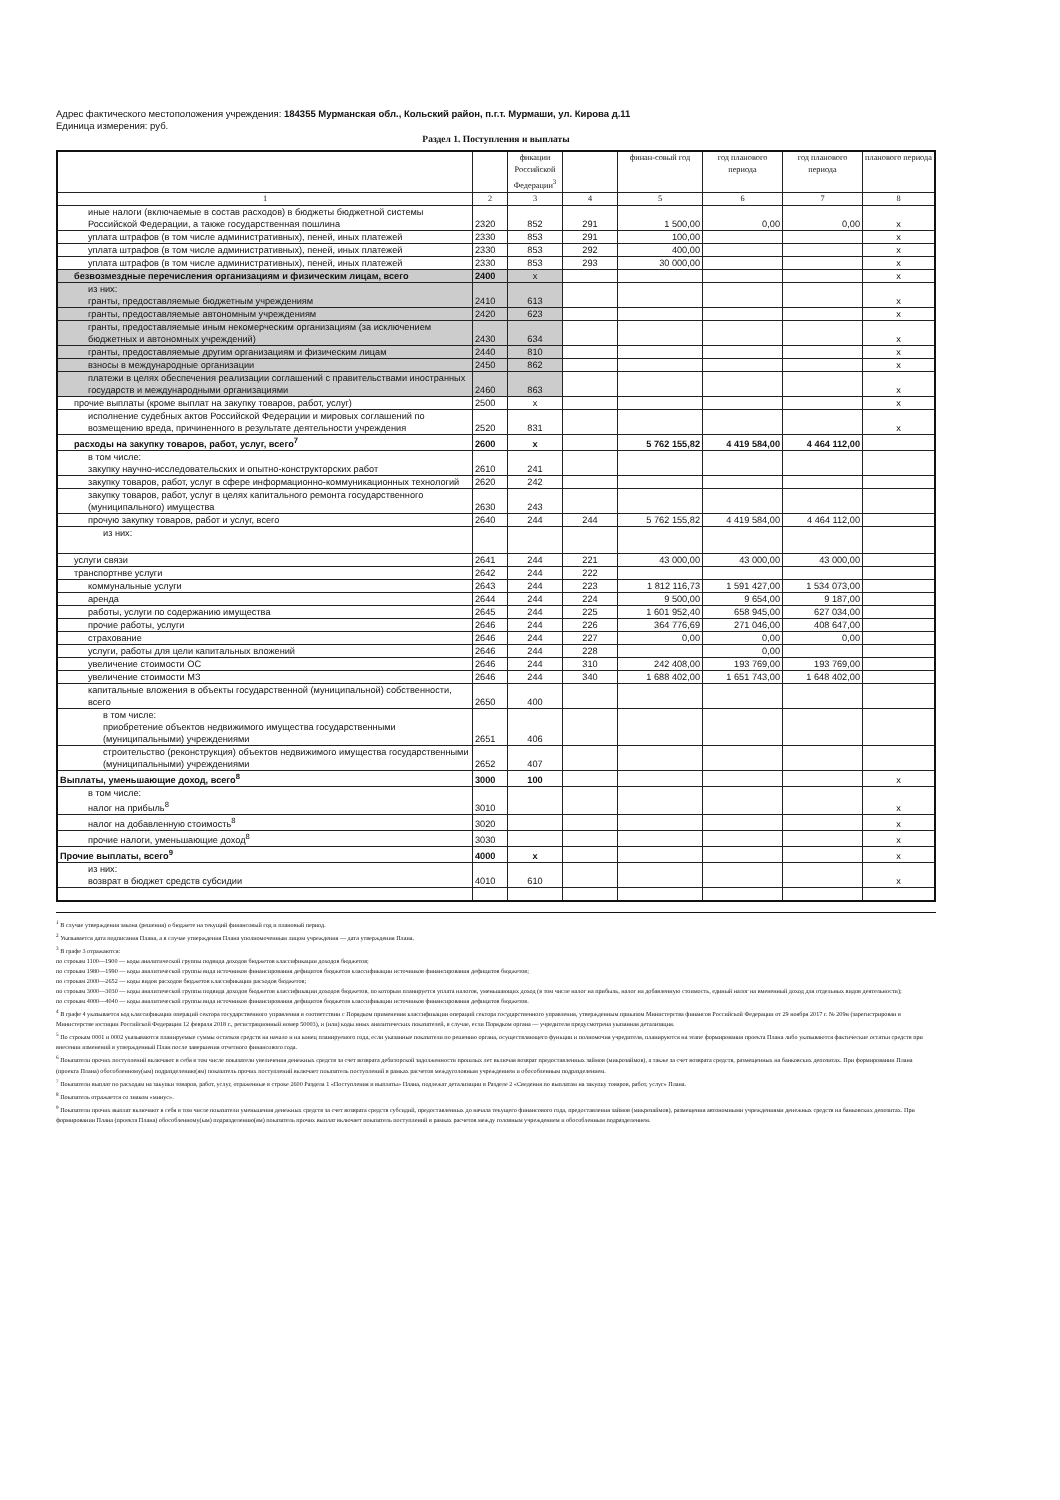Адрес фактического местоположения учреждения: 184355 Мурманская обл., Кольский район, п.г.т. Мурмаши, ул. Кирова д.11
Единица измерения: руб.
Раздел 1. Поступления и выплаты
| | | фикации Российской Федерации<sup>3</sup> | | финан-совый год | год планового периода | год планового периода | планового периода |
| --- | --- | --- | --- | --- | --- | --- | --- |
| 1 | 2 | 3 | 4 | 5 | 6 | 7 | 8 |
| иные налоги (включаемые в состав расходов) в бюджеты бюджетной системы Российской Федерации, а также государственная пошлина | 2320 | 852 | 291 | 1 500,00 | 0,00 | 0,00 | x |
| уплата штрафов (в том числе административных), пеней, иных платежей | 2330 | 853 | 291 | 100,00 | | | x |
| уплата штрафов (в том числе административных), пеней, иных платежей | 2330 | 853 | 292 | 400,00 | | | x |
| уплата штрафов (в том числе административных), пеней, иных платежей | 2330 | 853 | 293 | 30 000,00 | | | x |
| безвозмездные перечисления организациям и физическим лицам, всего | 2400 | x | | | | | x |
| из них: гранты, предоставляемые бюджетным учреждениям | 2410 | 613 | | | | | x |
| гранты, предоставляемые автономным учреждениям | 2420 | 623 | | | | | x |
| гранты, предоставляемые иным некомерческим организациям (за исключением бюджетных и автономных учреждений) | 2430 | 634 | | | | | x |
| гранты, предоставляемые другим организациям и физическим лицам | 2440 | 810 | | | | | x |
| взносы в международные организации | 2450 | 862 | | | | | x |
| платежи в целях обеспечения реализации соглашений с правительствами иностранных государств и международными организациями | 2460 | 863 | | | | | x |
| прочие выплаты (кроме выплат на закупку товаров, работ, услуг) | 2500 | x | | | | | x |
| исполнение судебных актов Российской Федерации и мировых соглашений по возмещению вреда, причиненного в результате деятельности учреждения | 2520 | 831 | | | | | x |
| расходы на закупку товаров, работ, услуг, всего<sup>7</sup> | 2600 | x | | 5 762 155,82 | 4 419 584,00 | 4 464 112,00 | |
| в том числе: закупку научно-исследовательских и опытно-конструкторских работ | 2610 | 241 | | | | | |
| закупку товаров, работ, услуг в сфере информационно-коммуникационных технологий | 2620 | 242 | | | | | |
| закупку товаров, работ, услуг в целях капитального ремонта государственного (муниципального) имущества | 2630 | 243 | | | | | |
| прочую закупку товаров, работ и услуг, всего | 2640 | 244 | 244 | 5 762 155,82 | 4 419 584,00 | 4 464 112,00 | |
| из них: | | | | | | | |
| услуги связи | 2641 | 244 | 221 | 43 000,00 | 43 000,00 | 43 000,00 | |
| транспортнве услуги | 2642 | 244 | 222 | | | | |
| коммунальные услуги | 2643 | 244 | 223 | 1 812 116,73 | 1 591 427,00 | 1 534 073,00 | |
| аренда | 2644 | 244 | 224 | 9 500,00 | 9 654,00 | 9 187,00 | |
| работы, услуги по содержанию имущества | 2645 | 244 | 225 | 1 601 952,40 | 658 945,00 | 627 034,00 | |
| прочие работы, услуги | 2646 | 244 | 226 | 364 776,69 | 271 046,00 | 408 647,00 | |
| страхование | 2646 | 244 | 227 | 0,00 | 0,00 | 0,00 | |
| услуги, работы для цели капитальных вложений | 2646 | 244 | 228 | | 0,00 | | |
| увеличение стоимости ОС | 2646 | 244 | 310 | 242 408,00 | 193 769,00 | 193 769,00 | |
| увеличение стоимости МЗ | 2646 | 244 | 340 | 1 688 402,00 | 1 651 743,00 | 1 648 402,00 | |
| капитальные вложения в объекты государственной (муниципальной) собственности, всего | 2650 | 400 | | | | | |
| в том числе: приобретение объектов недвижимого имущества государственными (муниципальными) учреждениями | 2651 | 406 | | | | | |
| строительство (реконструкция) объектов недвижимого имущества государственными (муниципальными) учреждениями | 2652 | 407 | | | | | |
| Выплаты, уменьшающие доход, всего<sup>8</sup> | 3000 | 100 | | | | | x |
| в том числе: налог на прибыль<sup>8</sup> | 3010 | | | | | | x |
| налог на добавленную стоимость<sup>8</sup> | 3020 | | | | | | x |
| прочие налоги, уменьшающие доход<sup>8</sup> | 3030 | | | | | | x |
| Прочие выплаты, всего<sup>9</sup> | 4000 | x | | | | | x |
| из них: возврат в бюджет средств субсидии | 4010 | 610 | | | | | x |
<sup>1</sup> В случае утверждения закона (решения) о бюджете на текущий финансовый год и плановый период.
<sup>2</sup> Указывается дата подписания Плана, а в случае утверждения Плана уполномоченным лицом учреждения — дата утверждения Плана.
<sup>3</sup> В графе 3 отражаются:
по строкам 1100—1900 — коды аналитической группы подвида доходов бюджетов классификации доходов бюджетов;
по строкам 1980—1990 — коды аналитической группы вида источников финансирования дефицитов бюджетов классификации источников финансирования дефицитов бюджетов;
по строкам 2000—2652 — коды видов расходов бюджетов классификации расходов бюджетов;
по строкам 3000—3030 — коды аналитической группы подвида доходов бюджетов классификации доходов бюджетов, по которым планируется уплата налогов, уменьшающих доход (в том числе налог на прибыль, налог на добавленную стоимость, единый налог на вмененный доход для отдельных видов деятельности);
по строкам 4000—4040 — коды аналитической группы вида источников финансирования дефицитов бюджетов классификации источников финансирования дефицитов бюджетов.
<sup>4</sup> В графе 4 указывается код классификации операций сектора государственного управления в соответствии с Порядком применения классификации операций сектора государственного управления, утвержденным приказом Министерства финансов Российской Федерации от 29 ноября 2017 г. № 209н (зарегистрирован в Министерстве юстиции Российской Федерации 12 февраля 2018 г., регистрационный номер 50003), и (или) коды иных аналитических показателей, в случае, если Порядком органа — учредителя предусмотрена указанная детализация.
<sup>5</sup> По строкам 0001 и 0002 указываются планируемые суммы остатков средств на начало и на конец планируемого года, если указанные показатели по решению органа, осуществляющего функции и полномочия учредителя, планируются на этапе формирования проекта Плана либо указываются фактические остатки средств при внесении изменений в утвержденный План после завершения отчетного финансового года.
<sup>6</sup> Показатели прочих поступлений включают в себя в том числе показатели увеличения денежных средств за счет возврата дебиторской задолженности прошлых лет включая возврат предоставленных займов (микрозаймов), а также за счет возврата средств, размещенных на банковских депозитах. При формировании Плана (проекта Плана) обособленному(ым) подразделению(ям) показатель прочих поступлений включает показатель поступлений в рамках расчетов междуголовным учреждением и обособленным подразделением.
<sup>7</sup> Показатели выплат по расходам на закупки товаров, работ, услуг, отраженные в строке 2600 Раздела 1 «Поступления и выплаты» Плана, подлежат детализации в Разделе 2 «Сведения по выплатам на закупку товаров, работ, услуг» Плана.
<sup>8</sup> Показатель отражается со знаком «минус».
<sup>9</sup> Показатели прочих выплат включают в себя в том числе показатели уменьшения денежных средств за счет возврата средств субсидий, предоставленных до начала текущего финансового года, предоставления займов (микрозаймов), размещения автономными учреждениями денежных средств на банковских депозитах. При формировании Плана (проекта Плана) обособленному(ым) подразделению(ям) показатель прочих выплат включает показатель поступлений в рамках расчетов между головным учреждением и обособленным подразделением.